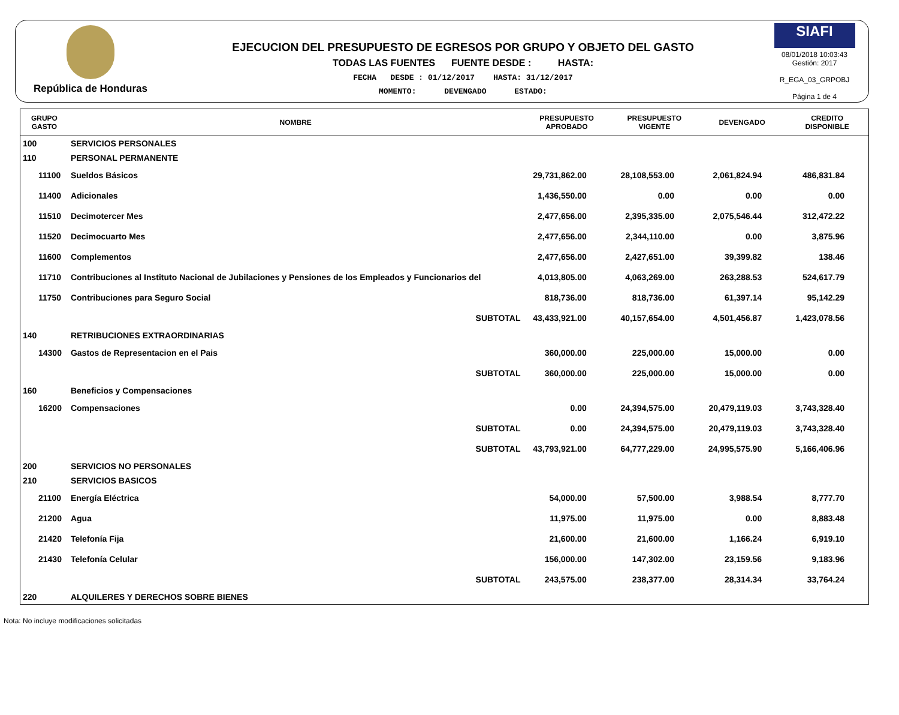República de Honduras
EJECUCION DEL PRESUPUESTO DE EGRESOS POR GRUPO Y OBJETO DEL GASTO
TODAS LAS FUENTES FUENTE DESDE : HASTA:
FECHA DESDE : 01/12/2017 HASTA: 31/12/2017
MOMENTO: DEVENGADO ESTADO:
SIAFI
08/01/2018 10:03:43
Gestión: 2017
R_EGA_03_GRPOBJ
Página 1 de 4
| GRUPO GASTO | NOMBRE | PRESUPUESTO APROBADO | PRESUPUESTO VIGENTE | DEVENGADO | CREDITO DISPONIBLE |
| --- | --- | --- | --- | --- | --- |
| 100 | SERVICIOS PERSONALES | | | | |
| 110 | PERSONAL PERMANENTE | | | | |
| 11100 | Sueldos Básicos | 29,731,862.00 | 28,108,553.00 | 2,061,824.94 | 486,831.84 |
| 11400 | Adicionales | 1,436,550.00 | 0.00 | 0.00 | 0.00 |
| 11510 | Decimotercer Mes | 2,477,656.00 | 2,395,335.00 | 2,075,546.44 | 312,472.22 |
| 11520 | Decimocuarto Mes | 2,477,656.00 | 2,344,110.00 | 0.00 | 3,875.96 |
| 11600 | Complementos | 2,477,656.00 | 2,427,651.00 | 39,399.82 | 138.46 |
| 11710 | Contribuciones al Instituto Nacional de Jubilaciones y Pensiones de los Empleados y Funcionarios del | 4,013,805.00 | 4,063,269.00 | 263,288.53 | 524,617.79 |
| 11750 | Contribuciones para Seguro Social | 818,736.00 | 818,736.00 | 61,397.14 | 95,142.29 |
| | SUBTOTAL | 43,433,921.00 | 40,157,654.00 | 4,501,456.87 | 1,423,078.56 |
| 140 | RETRIBUCIONES EXTRAORDINARIAS | | | | |
| 14300 | Gastos de Representacion en el Pais | 360,000.00 | 225,000.00 | 15,000.00 | 0.00 |
| | SUBTOTAL | 360,000.00 | 225,000.00 | 15,000.00 | 0.00 |
| 160 | Beneficios y Compensaciones | | | | |
| 16200 | Compensaciones | 0.00 | 24,394,575.00 | 20,479,119.03 | 3,743,328.40 |
| | SUBTOTAL | 0.00 | 24,394,575.00 | 20,479,119.03 | 3,743,328.40 |
| | SUBTOTAL | 43,793,921.00 | 64,777,229.00 | 24,995,575.90 | 5,166,406.96 |
| 200 | SERVICIOS NO PERSONALES | | | | |
| 210 | SERVICIOS BASICOS | | | | |
| 21100 | Energía Eléctrica | 54,000.00 | 57,500.00 | 3,988.54 | 8,777.70 |
| 21200 | Agua | 11,975.00 | 11,975.00 | 0.00 | 8,883.48 |
| 21420 | Telefonía Fija | 21,600.00 | 21,600.00 | 1,166.24 | 6,919.10 |
| 21430 | Telefonía Celular | 156,000.00 | 147,302.00 | 23,159.56 | 9,183.96 |
| | SUBTOTAL | 243,575.00 | 238,377.00 | 28,314.34 | 33,764.24 |
| 220 | ALQUILERES Y DERECHOS SOBRE BIENES | | | | |
Nota: No incluye modificaciones solicitadas